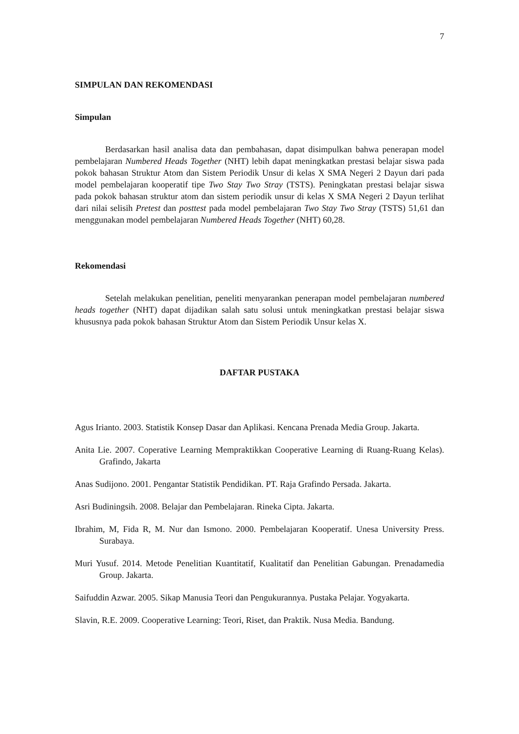7
SIMPULAN DAN REKOMENDASI
Simpulan
Berdasarkan hasil analisa data dan pembahasan, dapat disimpulkan bahwa penerapan model pembelajaran Numbered Heads Together (NHT) lebih dapat meningkatkan prestasi belajar siswa pada pokok bahasan Struktur Atom dan Sistem Periodik Unsur di kelas X SMA Negeri 2 Dayun dari pada model pembelajaran kooperatif tipe Two Stay Two Stray (TSTS). Peningkatan prestasi belajar siswa pada pokok bahasan struktur atom dan sistem periodik unsur di kelas X SMA Negeri 2 Dayun terlihat dari nilai selisih Pretest dan posttest pada model pembelajaran Two Stay Two Stray (TSTS) 51,61 dan menggunakan model pembelajaran Numbered Heads Together (NHT) 60,28.
Rekomendasi
Setelah melakukan penelitian, peneliti menyarankan penerapan model pembelajaran numbered heads together (NHT) dapat dijadikan salah satu solusi untuk meningkatkan prestasi belajar siswa khususnya pada pokok bahasan Struktur Atom dan Sistem Periodik Unsur kelas X.
DAFTAR PUSTAKA
Agus Irianto. 2003. Statistik Konsep Dasar dan Aplikasi. Kencana Prenada Media Group. Jakarta.
Anita Lie. 2007. Coperative Learning Mempraktikkan Cooperative Learning di Ruang-Ruang Kelas). Grafindo, Jakarta
Anas Sudijono. 2001. Pengantar Statistik Pendidikan. PT. Raja Grafindo Persada. Jakarta.
Asri Budiningsih. 2008. Belajar dan Pembelajaran. Rineka Cipta. Jakarta.
Ibrahim, M, Fida R, M. Nur dan Ismono. 2000. Pembelajaran Kooperatif. Unesa University Press. Surabaya.
Muri Yusuf. 2014. Metode Penelitian Kuantitatif, Kualitatif dan Penelitian Gabungan. Prenadamedia Group. Jakarta.
Saifuddin Azwar. 2005. Sikap Manusia Teori dan Pengukurannya. Pustaka Pelajar. Yogyakarta.
Slavin, R.E. 2009. Cooperative Learning: Teori, Riset, dan Praktik. Nusa Media. Bandung.